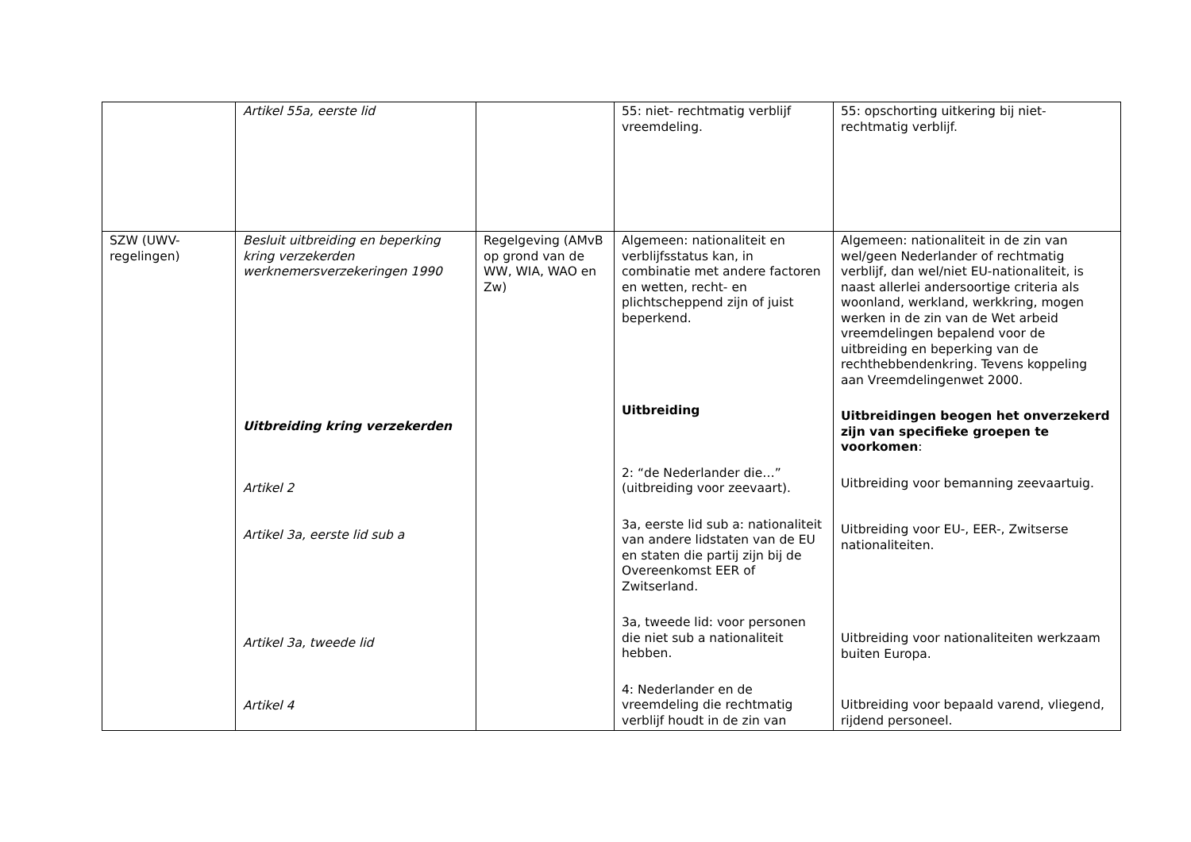| | Artikel 55a, eerste lid | | 55: niet- rechtmatig verblijf vreemdeling. | 55: opschorting uitkering bij niet-rechtmatig verblijf. |
| SZW (UWV-regelingen) | Besluit uitbreiding en beperking kring verzekerden werknemersverzekeringen 1990 Uitbreiding kring verzekerden Artikel 2 Artikel 3a, eerste lid sub a Artikel 3a, tweede lid Artikel 4 | Regelgeving (AMvB op grond van de WW, WIA, WAO en Zw) | Algemeen: nationaliteit en verblijfsstatus kan, in combinatie met andere factoren en wetten, recht- en plichtscheppend zijn of juist beperkend. Uitbreiding 2: “de Nederlander die…” (uitbreiding voor zeevaart). 3a, eerste lid sub a: nationaliteit van andere lidstaten van de EU en staten die partij zijn bij de Overeenkomst EER of Zwitserland. 3a, tweede lid: voor personen die niet sub a nationaliteit hebben. 4: Nederlander en de vreemdeling die rechtmatig verblijf houdt in de zin van | Algemeen: nationaliteit in de zin van wel/geen Nederlander of rechtmatig verblijf, dan wel/niet EU-nationaliteit, is naast allerlei andersoortige criteria als woonland, werkland, werkkring, mogen werken in de zin van de Wet arbeid vreemdelingen bepalend voor de uitbreiding en beperking van de rechthebbendenkring. Tevens koppeling aan Vreemdelingenwet 2000. Uitbreidingen beogen het onverzekerd zijn van specifieke groepen te voorkomen : Uitbreiding voor bemanning zeevaartuig. Uitbreiding voor EU-, EER-, Zwitserse nationaliteiten. Uitbreiding voor nationaliteiten werkzaam buiten Europa. Uitbreiding voor bepaald varend, vliegend, rijdend personeel. |